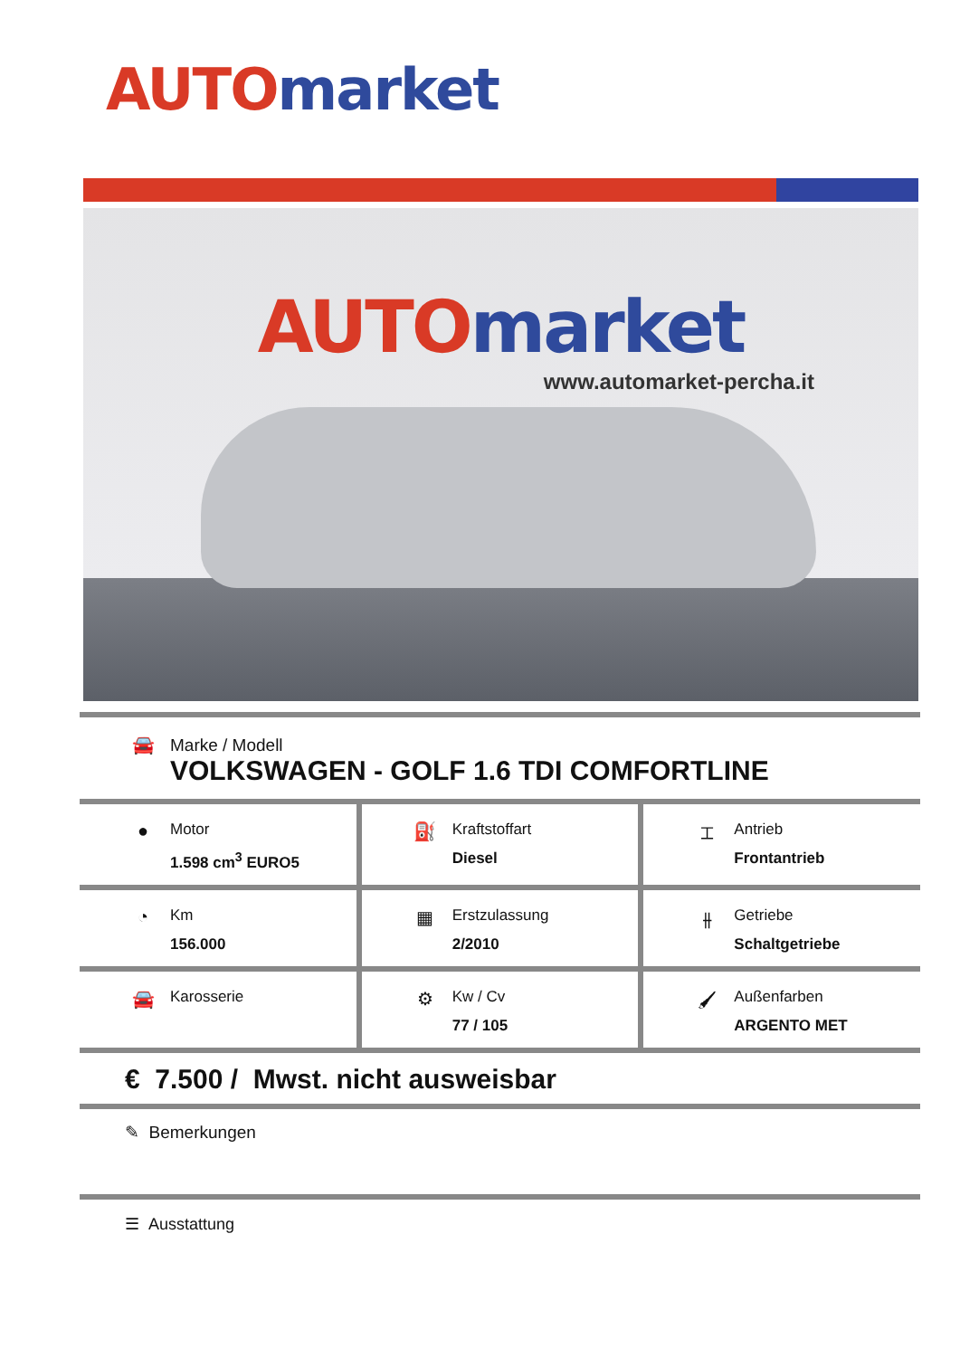AUTO market
AUTO market
www.automarket-percha.it
🚘 Marke / Modell
VOLKSWAGEN - GOLF 1.6 TDI COMFORTLINE
●
Motor
1.598 cm<sup>3</sup> EURO5
⛽
Kraftstoffart
Diesel
⌶
Antrieb
Frontantrieb
◔
Km
156.000
▦
Erstzulassung
2/2010
⫲
Getriebe
Schaltgetriebe
🚘
Karosserie
⚙
Kw / Cv
77 / 105
🖌
Außenfarben
ARGENTO MET
€ 7.500 / Mwst. nicht ausweisbar
✎ Bemerkungen
☰ Ausstattung